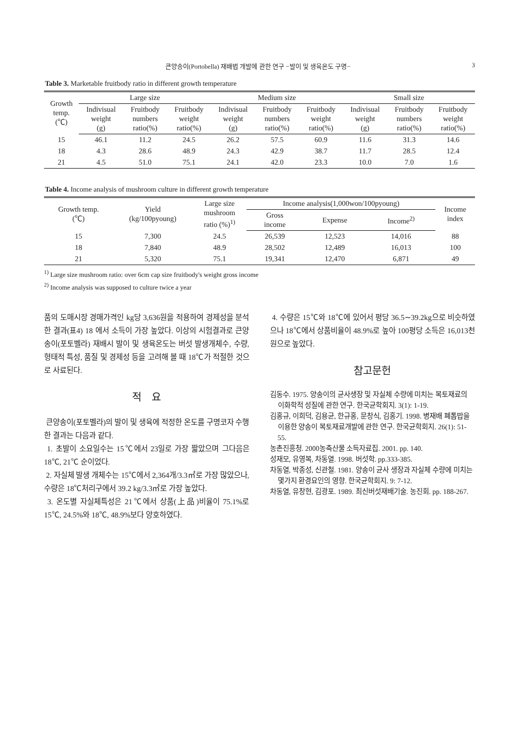큰양송이(Portobella) 재배법 개발에 관한 연구 −발이 및 생육온도 구명− 3
Table 3. Marketable fruitbody ratio in different growth temperature
| Growth temp. (℃) | Large size | | | Medium size | | | Small size | | |
| --- | --- | --- | --- | --- | --- | --- | --- | --- | --- |
| | Indivisual weight (g) | Fruitbody numbers ratio(%) | Fruitbody weight ratio(%) | Indivisual weight (g) | Fruitbody numbers ratio(%) | Fruitbody weight ratio(%) | Indivisual weight (g) | Fruitbody numbers ratio(%) | Fruitbody weight ratio(%) |
| 15 | 46.1 | 11.2 | 24.5 | 26.2 | 57.5 | 60.9 | 11.6 | 31.3 | 14.6 |
| 18 | 4.3 | 28.6 | 48.9 | 24.3 | 42.9 | 38.7 | 11.7 | 28.5 | 12.4 |
| 21 | 4.5 | 51.0 | 75.1 | 24.1 | 42.0 | 23.3 | 10.0 | 7.0 | 1.6 |
Table 4. Income analysis of mushroom culture in different growth temperature
| Growth temp. (℃) | Yield (kg/100pyoung) | Large size mushroom ratio (%)<sup>1)</sup> | Income analysis(1,000won/100pyoung) | | | Income index |
| --- | --- | --- | --- | --- | --- | --- |
| | | | Gross income | Expense | Income<sup>2)</sup> | |
| 15 | 7,300 | 24.5 | 26,539 | 12,523 | 14,016 | 88 |
| 18 | 7,840 | 48.9 | 28,502 | 12,489 | 16,013 | 100 |
| 21 | 5,320 | 75.1 | 19,341 | 12,470 | 6,871 | 49 |
<sup>1)</sup> Large size mushroom ratio: over 6cm cap size fruitbody's weight gross income
<sup>2)</sup> Income analysis was supposed to culture twice a year
품의 도매시장 경매가격인 kg당 3,636원을 적용하여 경제성을 분석한 결과(표4) 18 에서 소득이 가장 높았다. 이상의 시험결과로 큰양송이(포토벨라) 재배시 발이 및 생육온도는 버섯 발생개체수, 수량, 형태적 특성, 품질 및 경제성 등을 고려해 볼 때 18℃가 적절한 것으로 사료된다.
적　요
큰양송이(포토벨라)의 발이 및 생육에 적정한 온도를 구명코자 수행한 결과는 다음과 같다.
1. 초발이 소요일수는 15℃에서 23일로 가장 짧았으며 그다음은 18℃, 21℃ 순이었다.
2. 자실체 발생 개체수는 15℃에서 2,364개/3.3㎡로 가장 많았으나, 수량은 18℃처리구에서 39.2 kg/3.3㎡로 가장 높았다.
3. 온도별 자실체특성은 21℃에서 상품(上品)비율이 75.1%로 15℃, 24.5%와 18℃, 48.9%보다 양호하였다.
4. 수량은 15℃와 18℃에 있어서 평당 36.5∼39.2kg으로 비슷하였으나 18℃에서 상품비율이 48.9%로 높아 100평당 소득은 16,013천원으로 높았다.
참고문헌
김동수. 1975. 양송이의 균사생장 및 자실체 수량에 미치는 복토재료의 이화학적 성질에 관한 연구. 한국균학회지. 3(1): 1-19.
김홍규, 이희덕, 김용균, 한규홍, 문창식, 김홍기. 1998. 병재배 폐톱밥을 이용한 양송이 복토재료개발에 관한 연구. 한국균학회지. 26(1): 51-55.
농촌진흥청. 2000농축산물 소득자료집. 2001. pp. 140.
성재모, 유영복, 차동열. 1998. 버섯학. pp.333-385.
차동열, 박종성, 신관철. 1981. 양송이 균사 생장과 자실체 수량에 미치는 몇가지 환경요인의 영향. 한국균학회지. 9: 7-12.
차동열, 유창현, 김광포. 1989. 최신버섯재배기술. 농진회. pp. 188-267.